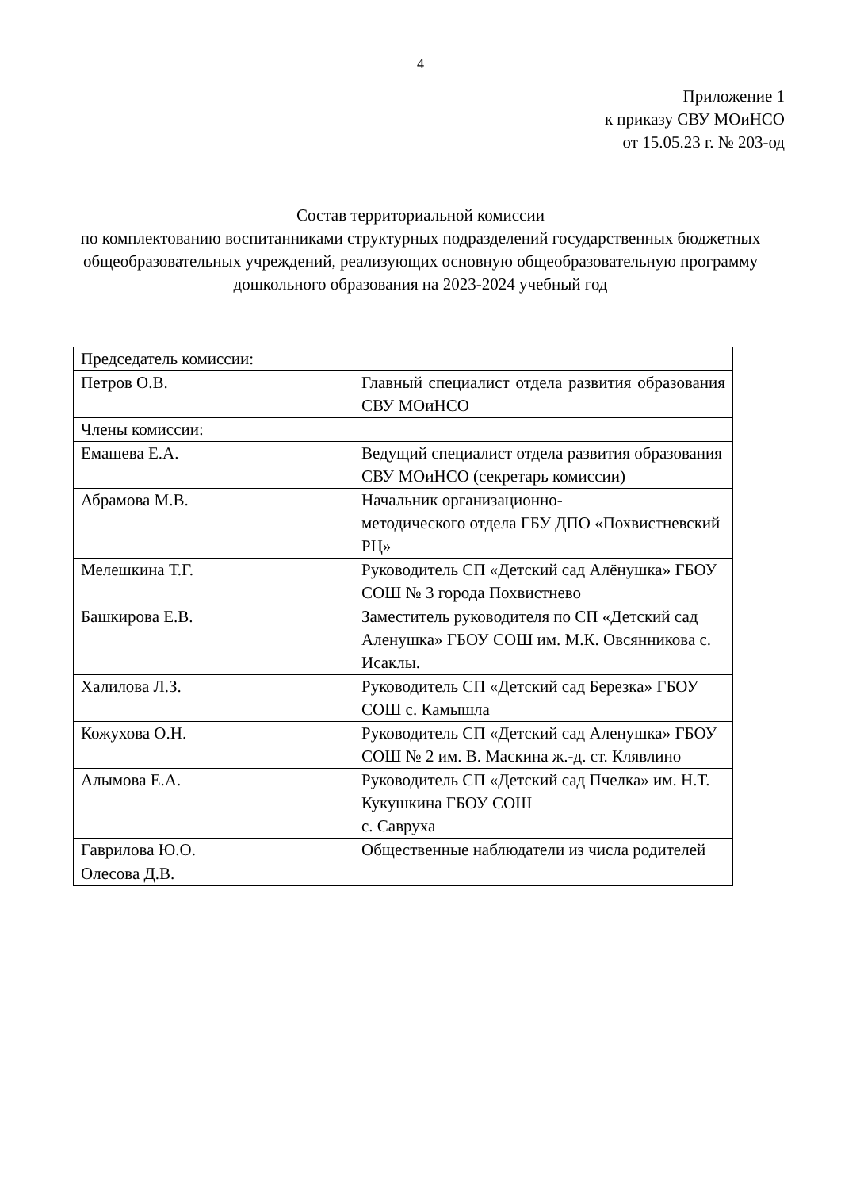4
Приложение 1
к приказу СВУ МОиНСО
от 15.05.23 г. № 203-од
Состав территориальной комиссии
по комплектованию воспитанниками структурных подразделений государственных бюджетных общеобразовательных учреждений, реализующих основную общеобразовательную программу дошкольного образования на 2023-2024 учебный год
| Председатель комиссии: | |
| Петров О.В. | Главный специалист отдела развития образования СВУ МОиНСО |
| Члены комиссии: | |
| Емашева Е.А. | Ведущий специалист отдела развития образования СВУ МОиНСО (секретарь комиссии) |
| Абрамова М.В. | Начальник организационно- методического отдела ГБУ ДПО «Похвистневский РЦ» |
| Мелешкина Т.Г. | Руководитель СП «Детский сад Алёнушка» ГБОУ СОШ № 3 города Похвистнево |
| Башкирова Е.В. | Заместитель руководителя по СП «Детский сад Аленушка» ГБОУ СОШ им. М.К. Овсянникова с. Исаклы. |
| Халилова Л.З. | Руководитель СП «Детский сад Березка» ГБОУ СОШ с. Камышла |
| Кожухова О.Н. | Руководитель СП «Детский сад Аленушка» ГБОУ СОШ № 2 им. В. Маскина ж.-д. ст. Клявлино |
| Алымова Е.А. | Руководитель СП «Детский сад Пчелка» им. Н.Т. Кукушкина ГБОУ СОШ с. Савруха |
| Гаврилова Ю.О. | Общественные наблюдатели из числа родителей |
| Олесова Д.В. | |